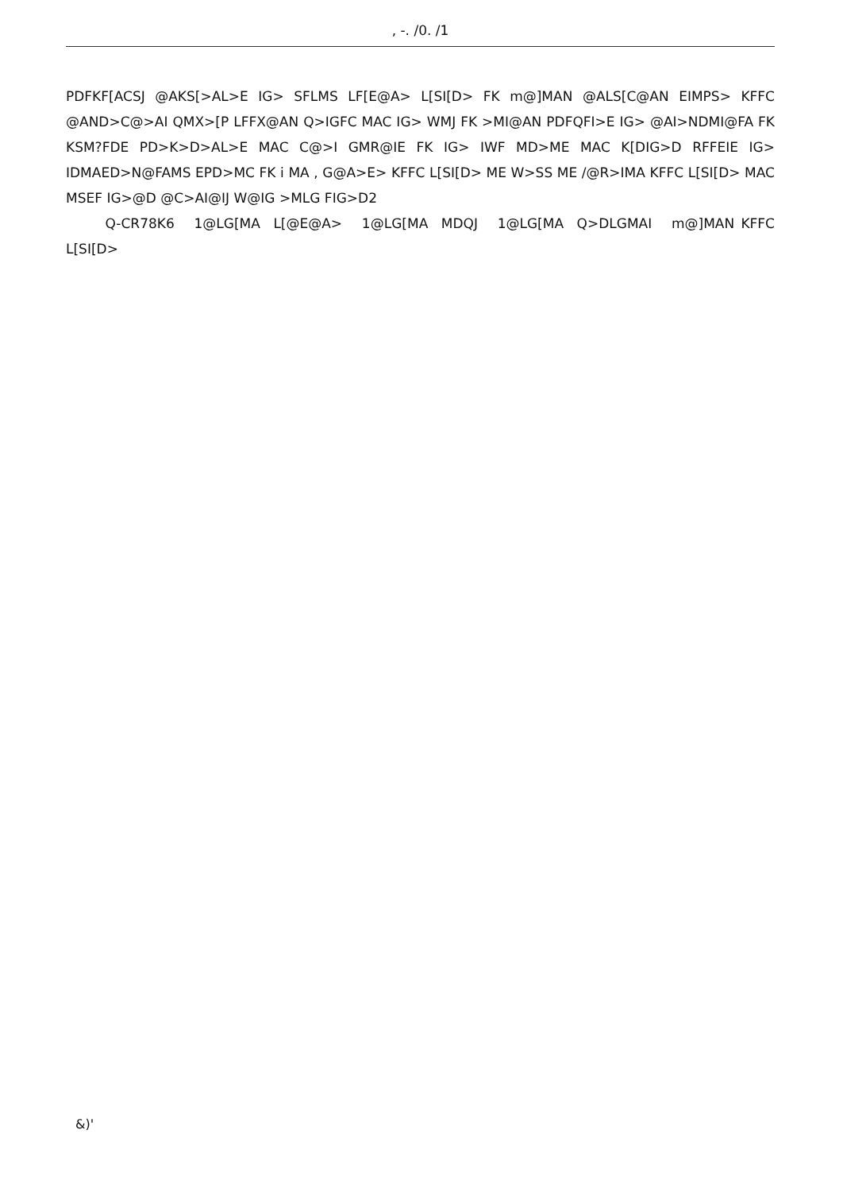, -. /0. /1
PDFKF[ACSJ @AKS[>AL>E IG> SFLMS LF[E@A> L[SI[D> FK m@]MAN @ALS[C@AN EIMPS> KFFC @AND>C@>AI QMX>[P LFFX@AN Q>IGFC MAC IG> WMJ FK >MI@AN PDFQFI>E IG> @AI>NDMI@FA FK KSM?FDE PD>K>D>AL>E MAC C@>I GMR@IE FK IG> IWF MD>ME MAC K[DIG>D RFFEIE IG> IDMAED>N@FAMS EPD>MC FK i MA , G@A>E> KFFC L[SI[D> ME W>SS ME /@R>IMA KFFC L[SI[D> MAC MSEF IG>@D @C>AI@IJ W@IG >MLG FIG>D2
Q-CR78K6 1@LG[MA L[@E@A> 1@LG[MA MDQJ 1@LG[MA Q>DLGMAI m@]MAN KFFC L[SI[D>
&)'